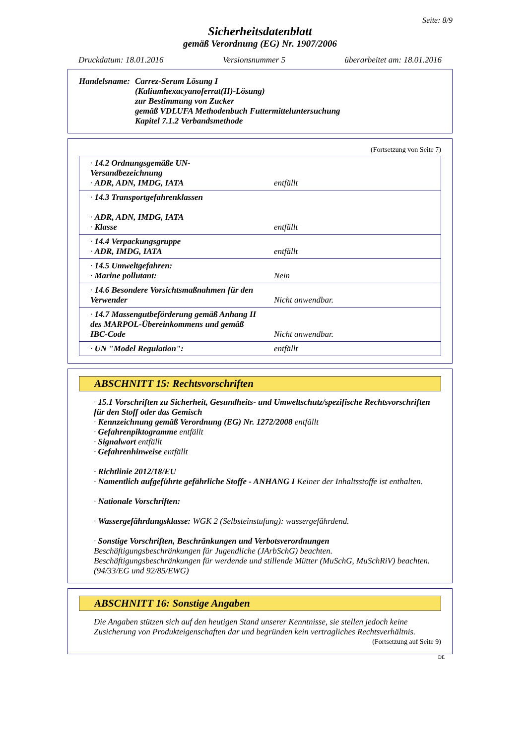Seite: 8/9
Sicherheitsdatenblatt
gemäß Verordnung (EG) Nr. 1907/2006
Druckdatum: 18.01.2016 Versionsnummer 5 überarbeitet am: 18.01.2016
Handelsname: Carrez-Serum Lösung I
(Kaliumhexacyanoferrat(II)-Lösung)
zur Bestimmung von Zucker
gemäß VDLUFA Methodenbuch Futtermitteluntersuchung
Kapitel 7.1.2 Verbandsmethode
(Fortsetzung von Seite 7)
| · 14.2 Ordnungsgemäße UN-Versandbezeichnung · ADR, ADN, IMDG, IATA | entfällt |
| · 14.3 Transportgefahrenklassen · ADR, ADN, IMDG, IATA · Klasse | entfällt |
| · 14.4 Verpackungsgruppe · ADR, IMDG, IATA | entfällt |
| · 14.5 Umweltgefahren: · Marine pollutant: | Nein |
| · 14.6 Besondere Vorsichtsmaßnahmen für den Verwender | Nicht anwendbar. |
| · 14.7 Massengutbeförderung gemäß Anhang II des MARPOL-Übereinkommens und gemäß IBC-Code | Nicht anwendbar. |
| · UN "Model Regulation": | entfällt |
ABSCHNITT 15: Rechtsvorschriften
· 15.1 Vorschriften zu Sicherheit, Gesundheits- und Umweltschutz/spezifische Rechtsvorschriften für den Stoff oder das Gemisch
· Kennzeichnung gemäß Verordnung (EG) Nr. 1272/2008 entfällt
· Gefahrenpiktogramme entfällt
· Signalwort entfällt
· Gefahrenhinweise entfällt
· Richtlinie 2012/18/EU
· Namentlich aufgeführte gefährliche Stoffe - ANHANG I Keiner der Inhaltsstoffe ist enthalten.
· Nationale Vorschriften:
· Wassergefährdungsklasse: WGK 2 (Selbsteinstufung): wassergefährdend.
· Sonstige Vorschriften, Beschränkungen und Verbotsverordnungen
Beschäftigungsbeschränkungen für Jugendliche (JArbSchG) beachten.
Beschäftigungsbeschränkungen für werdende und stillende Mütter (MuSchG, MuSchRiV) beachten.
(94/33/EG und 92/85/EWG)
ABSCHNITT 16: Sonstige Angaben
Die Angaben stützen sich auf den heutigen Stand unserer Kenntnisse, sie stellen jedoch keine Zusicherung von Produkteigenschaften dar und begründen kein vertragliches Rechtsverhältnis.
(Fortsetzung auf Seite 9)
DE